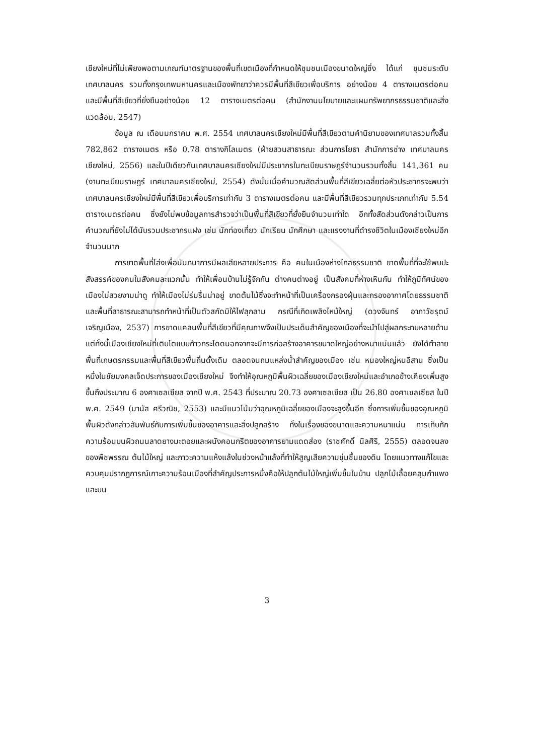เชียงใหม่ที่ไม่เพียงพอตามเกณฑ์มาตรฐานของพื้นที่เขตเมืองที่กำหนดให้ชุมชนเมืองขนาดใหญ่ซึ่ง ได้แก่ ชุมชนระดับเทศบาลนคร รวมทั้งกรุงเทพมหานครและเมืองพัทยาว่าควรมีพื้นที่สีเขียวเพื่อบริการ อย่างน้อย 4 ตารางเมตรต่อคน และมีพื้นที่สีเขียวที่ยั่งยืนอย่างน้อย 12 ตารางเมตรต่อคน (สำนักงานนโยบายและแผนทรัพยากรธรรมชาติและสิ่งแวดล้อม, 2547)
ข้อมูล ณ เดือนมกราคม พ.ศ. 2554 เทศบาลนครเชียงใหม่มีพื้นที่สีเขียวตามคำนิยามของเทศบาลรวมทั้งสิ้น 782,862 ตารางเมตร หรือ 0.78 ตารางกิโลเมตร (ฝ่ายสวนสาธารณะ ส่วนการโยธา สำนักการช่าง เทศบาลนครเชียงใหม่, 2556) และในปีเดียวกันเทศบาลนครเชียงใหม่มีประชากรในทะเบียนราษฎร์จำนวนรวมทั้งสิ้น 141,361 คน (งานทะเบียนราษฎร์ เทศบาลนครเชียงใหม่, 2554) ดังนั้นเมื่อคำนวณสัดส่วนพื้นที่สีเขียวเฉลี่ยต่อหัวประชากรจะพบว่า เทศบาลนครเชียงใหม่มีพื้นที่สีเขียวเพื่อบริการเท่ากับ 3 ตารางเมตรต่อคน และมีพื้นที่สีเขียวรวมทุกประเภทเท่ากับ 5.54 ตารางเมตรต่อคน ซึ่งยังไม่พบข้อมูลการสำรวจว่าเป็นพื้นที่สีเขียวที่ยั่งยืนจำนวนเท่าใด อีกทั้งสัดส่วนดังกล่าวเป็นการคำนวณที่ยังไม่ได้นับรวมประชากรแฝง เช่น นักท่องเที่ยว นักเรียน นักศึกษา และแรงงานที่ดำรงชีวิตในเมืองเชียงใหม่อีกจำนวนมาก
การขาดพื้นที่โล่งเพื่อนันทนาการมีผลเสียหลายประการ คือ คนในเมืองห่างไกลธรรมชาติ ขาดพื้นที่ที่จะใช้พบปะสังสรรค์ของคนในสังคมละแวกนั้น ทำให้เพื่อนบ้านไม่รู้จักกัน ต่างคนต่างอยู่ เป็นสังคมที่ห่างเหินกัน ทำให้ภูมิทัศน์ของเมืองไม่สวยงามน่าดู ทำให้เมืองไม่ร่มรื่นน่าอยู่ ขาดต้นไม้ซึ่งจะทำหน้าที่เป็นเครื่องกรองฝุ่นและกรองอากาศโดยธรรมชาติ และพื้นที่สาธารณะสามารถทำหน้าที่เป็นตัวสกัดมิให้ไฟลุกลาม กรณีที่เกิดเพลิงไหม้ใหญ่ (ดวงจันทร์ อาภาวัชรุตม์ เจริญเมือง, 2537) การขาดแคลนพื้นที่สีเขียวที่มีคุณภาพจึงเป็นประเด็นสำคัญของเมืองที่จะนำไปสู่ผลกระทบหลายด้าน แต่ทั้งนี้เมืองเชียงใหม่ที่เติบโตแบบก้าวกระโดดนอกจากจะมีการก่อสร้างอาคารขนาดใหญ่อย่างหนาแน่นแล้ว ยังได้ทำลายพื้นที่เกษตรกรรมและพื้นที่สีเขียวพื้นถิ่นดั้งเดิม ตลอดจนถมแหล่งน้ำสำคัญของเมือง เช่น หนองใหญ่หนอีสาน ซึ่งเป็นหนึ่งในชัยมงคลเจ็ดประการของเมืองเชียงใหม่ จึงทำให้อุณหภูมิพื้นผิวเฉลี่ยของเมืองเชียงใหม่และอำเภอข้างเคียงเพิ่มสูงขึ้นถึงประมาณ 6 องศาเซลเซียส จากปี พ.ศ. 2543 ที่ประมาณ 20.73 องศาเซลเซียส เป็น 26.80 องศาเซลเซียส ในปี พ.ศ. 2549 (มานัส ศรีวณิช, 2553) และมีแนวโน้มว่าอุณหภูมิเฉลี่ยของเมืองจะสูงขึ้นอีก ซึ่งการเพิ่มขึ้นของอุณหภูมิพื้นผิวดังกล่าวสัมพันธ์กับการเพิ่มขึ้นของอาคารและสิ่งปลูกสร้าง ทั้งในเรื่องของขนาดและความหนาแน่น การเก็บกักความร้อนบนผิวถนนลาดยางมะตอยและผนังคอนกรีตของอาคารยามแดดส่อง (ราชศักดิ์ นิลศิริ, 2555) ตลอดจนลงของพืชพรรณ ต้นไม้ใหญ่ และภาวะความแห้งแล้งในช่วงหน้าแล้งที่ทำให้สูญเสียความชุ่มชื้นของดิน โดยแนวทางแก้ไขและควบคุมปรากฏการณ์เกาะความร้อนเมืองที่สำคัญประการหนึ่งคือให้ปลูกต้นไม้ใหญ่เพิ่มขึ้นในบ้าน ปลูกไม้เลื้อยคลุมกำแพงและบน
3